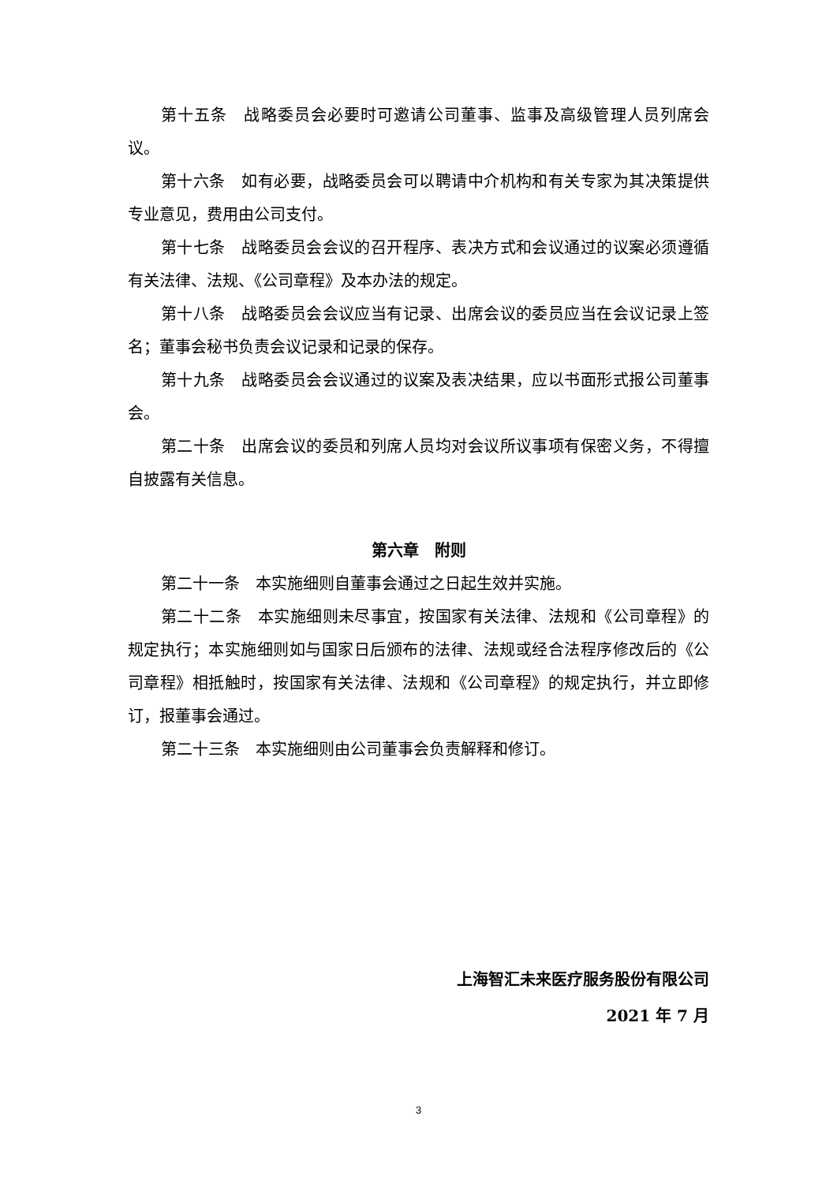第十五条　战略委员会必要时可邀请公司董事、监事及高级管理人员列席会议。
第十六条　如有必要，战略委员会可以聘请中介机构和有关专家为其决策提供专业意见，费用由公司支付。
第十七条　战略委员会会议的召开程序、表决方式和会议通过的议案必须遵循有关法律、法规、《公司章程》及本办法的规定。
第十八条　战略委员会会议应当有记录、出席会议的委员应当在会议记录上签名；董事会秘书负责会议记录和记录的保存。
第十九条　战略委员会会议通过的议案及表决结果，应以书面形式报公司董事会。
第二十条　出席会议的委员和列席人员均对会议所议事项有保密义务，不得擅自披露有关信息。
第六章　附则
第二十一条　本实施细则自董事会通过之日起生效并实施。
第二十二条　本实施细则未尽事宜，按国家有关法律、法规和《公司章程》的规定执行；本实施细则如与国家日后颁布的法律、法规或经合法程序修改后的《公司章程》相抵触时，按国家有关法律、法规和《公司章程》的规定执行，并立即修订，报董事会通过。
第二十三条　本实施细则由公司董事会负责解释和修订。
上海智汇未来医疗服务股份有限公司
2021 年 7 月
3